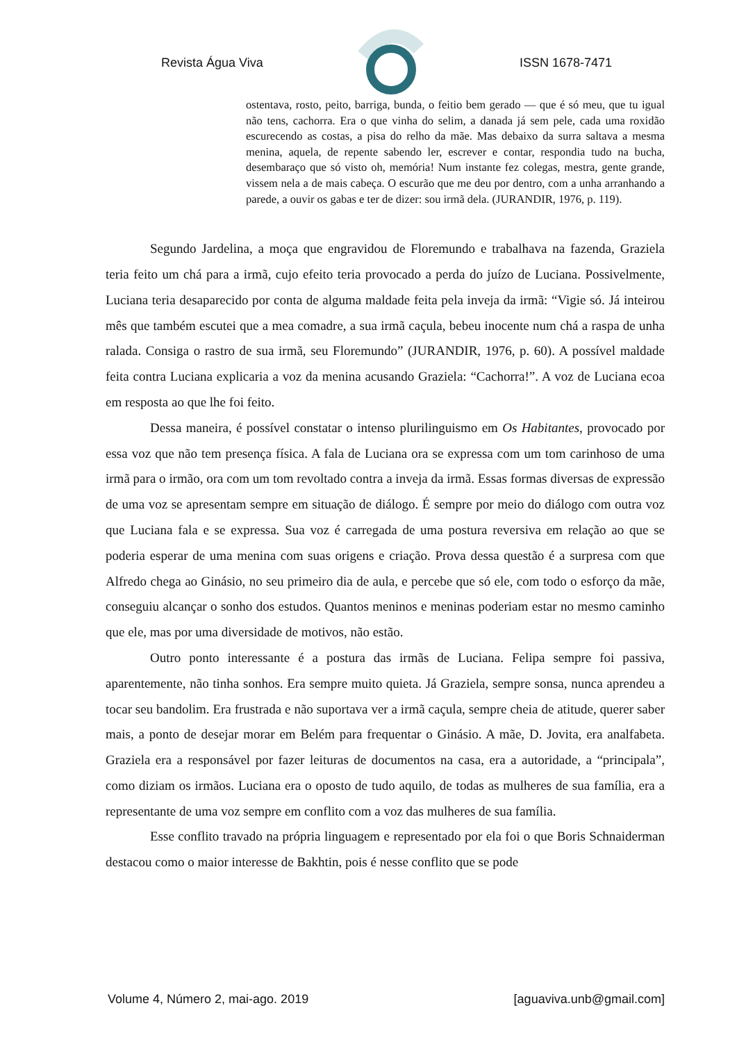Revista Água Viva ISSN 1678-7471
ostentava, rosto, peito, barriga, bunda, o feitio bem gerado — que é só meu, que tu igual não tens, cachorra. Era o que vinha do selim, a danada já sem pele, cada uma roxidão escurecendo as costas, a pisa do relho da mãe. Mas debaixo da surra saltava a mesma menina, aquela, de repente sabendo ler, escrever e contar, respondia tudo na bucha, desembaraço que só visto oh, memória! Num instante fez colegas, mestra, gente grande, vissem nela a de mais cabeça. O escurão que me deu por dentro, com a unha arranhando a parede, a ouvir os gabas e ter de dizer: sou irmã dela. (JURANDIR, 1976, p. 119).
Segundo Jardelina, a moça que engravidou de Floremundo e trabalhava na fazenda, Graziela teria feito um chá para a irmã, cujo efeito teria provocado a perda do juízo de Luciana. Possivelmente, Luciana teria desaparecido por conta de alguma maldade feita pela inveja da irmã: “Vigie só. Já inteirou mês que também escutei que a mea comadre, a sua irmã caçula, bebeu inocente num chá a raspa de unha ralada. Consiga o rastro de sua irmã, seu Floremundo” (JURANDIR, 1976, p. 60). A possível maldade feita contra Luciana explicaria a voz da menina acusando Graziela: “Cachorra!”. A voz de Luciana ecoa em resposta ao que lhe foi feito.
Dessa maneira, é possível constatar o intenso plurilinguismo em Os Habitantes, provocado por essa voz que não tem presença física. A fala de Luciana ora se expressa com um tom carinhoso de uma irmã para o irmão, ora com um tom revoltado contra a inveja da irmã. Essas formas diversas de expressão de uma voz se apresentam sempre em situação de diálogo. É sempre por meio do diálogo com outra voz que Luciana fala e se expressa. Sua voz é carregada de uma postura reversiva em relação ao que se poderia esperar de uma menina com suas origens e criação. Prova dessa questão é a surpresa com que Alfredo chega ao Ginásio, no seu primeiro dia de aula, e percebe que só ele, com todo o esforço da mãe, conseguiu alcançar o sonho dos estudos. Quantos meninos e meninas poderiam estar no mesmo caminho que ele, mas por uma diversidade de motivos, não estão.
Outro ponto interessante é a postura das irmãs de Luciana. Felipa sempre foi passiva, aparentemente, não tinha sonhos. Era sempre muito quieta. Já Graziela, sempre sonsa, nunca aprendeu a tocar seu bandolim. Era frustrada e não suportava ver a irmã caçula, sempre cheia de atitude, querer saber mais, a ponto de desejar morar em Belém para frequentar o Ginásio. A mãe, D. Jovita, era analfabeta. Graziela era a responsável por fazer leituras de documentos na casa, era a autoridade, a “principala”, como diziam os irmãos. Luciana era o oposto de tudo aquilo, de todas as mulheres de sua família, era a representante de uma voz sempre em conflito com a voz das mulheres de sua família.
Esse conflito travado na própria linguagem e representado por ela foi o que Boris Schnaiderman destacou como o maior interesse de Bakhtin, pois é nesse conflito que se pode
Volume 4, Número 2, mai-ago. 2019 [aguaviva.unb@gmail.com]